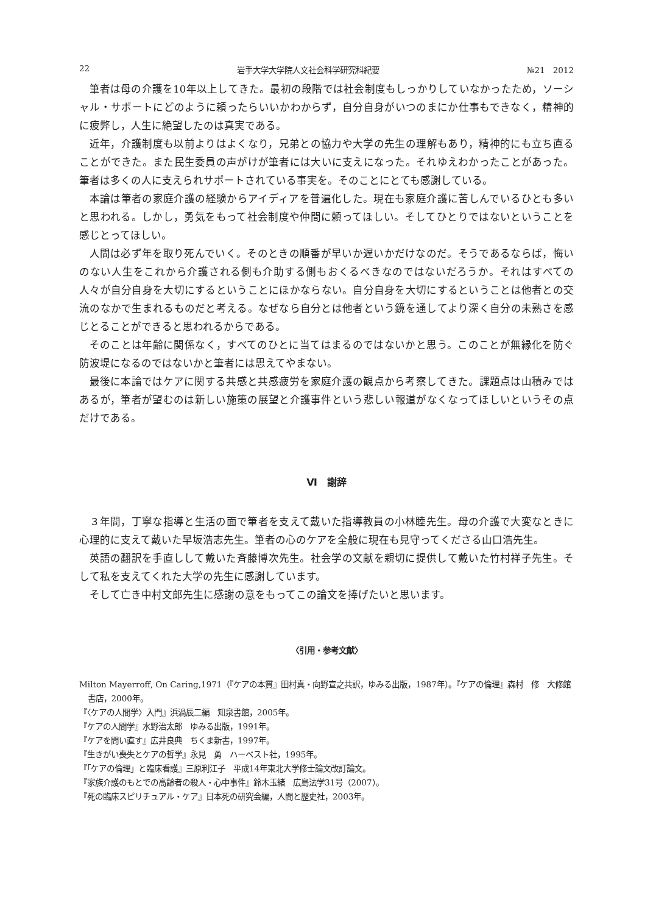22 岩手大学大学院人文社会科学研究科紀要 №21　2012
筆者は母の介護を10年以上してきた。最初の段階では社会制度もしっかりしていなかったため，ソーシャル・サポートにどのように頼ったらいいかわからず，自分自身がいつのまにか仕事もできなく，精神的に疲弊し，人生に絶望したのは真実である。
近年，介護制度も以前よりはよくなり，兄弟との協力や大学の先生の理解もあり，精神的にも立ち直ることができた。また民生委員の声がけが筆者には大いに支えになった。それゆえわかったことがあった。筆者は多くの人に支えられサポートされている事実を。そのことにとても感謝している。
本論は筆者の家庭介護の経験からアイディアを普遍化した。現在も家庭介護に苦しんでいるひとも多いと思われる。しかし，勇気をもって社会制度や仲間に頼ってほしい。そしてひとりではないということを感じとってほしい。
人間は必ず年を取り死んでいく。そのときの順番が早いか遅いかだけなのだ。そうであるならば，悔いのない人生をこれから介護される側も介助する側もおくるべきなのではないだろうか。それはすべての人々が自分自身を大切にするということにほかならない。自分自身を大切にするということは他者との交流のなかで生まれるものだと考える。なぜなら自分とは他者という鏡を通してより深く自分の未熟さを感じとることができると思われるからである。
そのことは年齢に関係なく，すべてのひとに当てはまるのではないかと思う。このことが無縁化を防ぐ防波堤になるのではないかと筆者には思えてやまない。
最後に本論ではケアに関する共感と共感疲労を家庭介護の観点から考察してきた。課題点は山積みではあるが，筆者が望むのは新しい施策の展望と介護事件という悲しい報道がなくなってほしいというその点だけである。
Ⅵ　謝辞
３年間，丁寧な指導と生活の面で筆者を支えて戴いた指導教員の小林睦先生。母の介護で大変なときに心理的に支えて戴いた早坂浩志先生。筆者の心のケアを全般に現在も見守ってくださる山口浩先生。
英語の翻訳を手直しして戴いた斉藤博次先生。社会学の文献を親切に提供して戴いた竹村祥子先生。そして私を支えてくれた大学の先生に感謝しています。
そして亡き中村文郎先生に感謝の意をもってこの論文を捧げたいと思います。
〈引用・参考文献〉
Milton Mayerroff, On Caring,1971（『ケアの本質』田村真・向野宣之共訳，ゆみる出版，1987年）。『ケアの倫理』森村　修　大修館書店，2000年。
『〈ケアの人間学〉入門』浜渦辰二編　知泉書館，2005年。
『ケアの人間学』水野治太郎　ゆみる出版，1991年。
『ケアを問い直す』広井良典　ちくま新書，1997年。
『生きがい喪失とケアの哲学』永見　勇　ハーベスト社，1995年。
『「ケアの倫理」と臨床看護』三原利江子　平成14年東北大学修士論文改訂論文。
『家族介護のもとでの高齢者の殺人・心中事件』鈴木玉緒　広島法学31号（2007）。
『死の臨床スピリチュアル・ケア』日本死の研究会編，人間と歴史社，2003年。